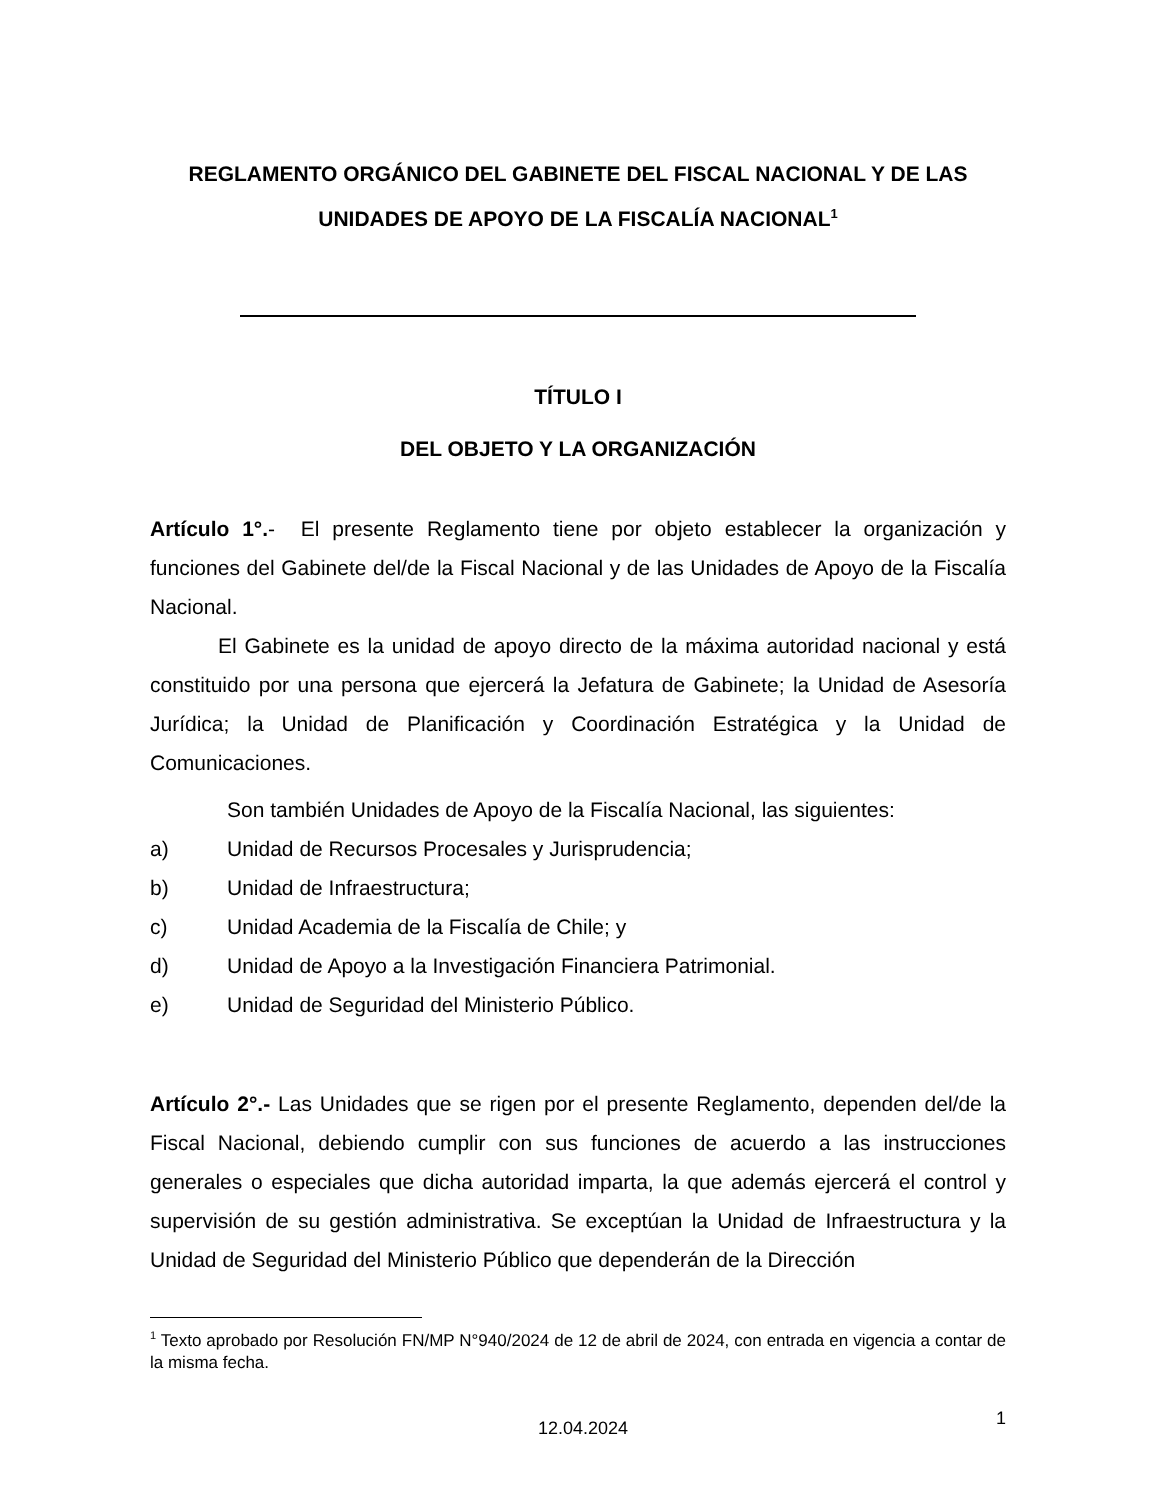REGLAMENTO ORGÁNICO DEL GABINETE DEL FISCAL NACIONAL Y DE LAS UNIDADES DE APOYO DE LA FISCALÍA NACIONAL<sup>1</sup>
TÍTULO I
DEL OBJETO Y LA ORGANIZACIÓN
Artículo 1°.- El presente Reglamento tiene por objeto establecer la organización y funciones del Gabinete del/de la Fiscal Nacional y de las Unidades de Apoyo de la Fiscalía Nacional.
El Gabinete es la unidad de apoyo directo de la máxima autoridad nacional y está constituido por una persona que ejercerá la Jefatura de Gabinete; la Unidad de Asesoría Jurídica; la Unidad de Planificación y Coordinación Estratégica y la Unidad de Comunicaciones.
Son también Unidades de Apoyo de la Fiscalía Nacional, las siguientes:
a) Unidad de Recursos Procesales y Jurisprudencia;
b) Unidad de Infraestructura;
c) Unidad Academia de la Fiscalía de Chile; y
d) Unidad de Apoyo a la Investigación Financiera Patrimonial.
e) Unidad de Seguridad del Ministerio Público.
Artículo 2°.- Las Unidades que se rigen por el presente Reglamento, dependen del/de la Fiscal Nacional, debiendo cumplir con sus funciones de acuerdo a las instrucciones generales o especiales que dicha autoridad imparta, la que además ejercerá el control y supervisión de su gestión administrativa. Se exceptúan la Unidad de Infraestructura y la Unidad de Seguridad del Ministerio Público que dependerán de la Dirección
<sup>1</sup> Texto aprobado por Resolución FN/MP N°940/2024 de 12 de abril de 2024, con entrada en vigencia a contar de la misma fecha.
12.04.2024 1